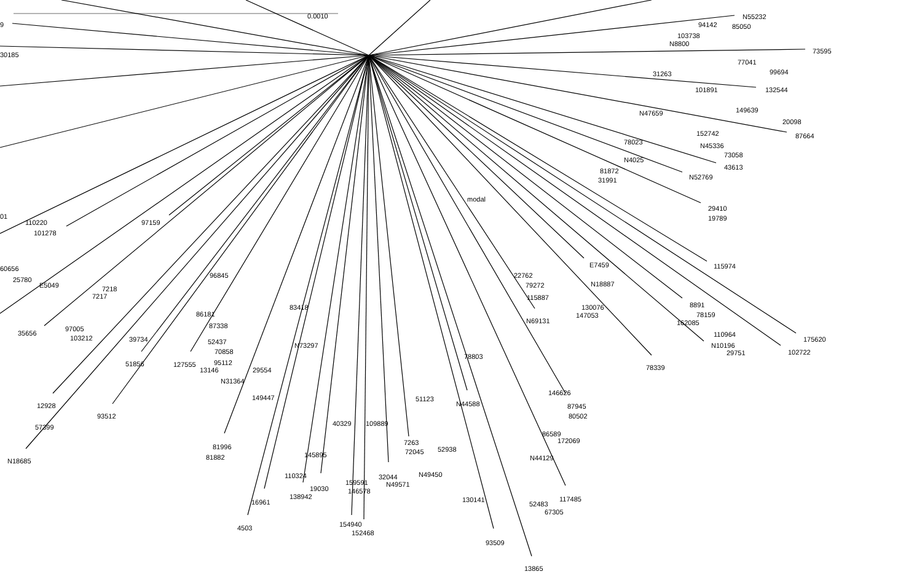0.0010 N55232
94142 85050
9
103738
N8800
73595
30185
77041
99694
31263
101891 132544
149639
N47659
20098
152742 87664
78023 N45336
73058
N4025
43613
81872
N52769
31991
modal
29410
01 19789
110220 97159
101278
E7459 115974
60656
96845 22762
25780
N18887
E5049 79272
7218
7217 115887
8891
83418 130076
86181 147053 78159
N69131 162085
87338
97005
35656 110964
103212 39734 175620
52437 N73297 N10196
70858 102722
29751
78803
95112
51856 127555 78339
13146 29554
N31364
146626
149447 51123
N44588
12928 87945
93512 80502
40329 109889
57399
86589
172069
7263
81996 52938
72045
145895
81882 N44129
N18685
N49450
110324 32044
159591 N49571
19030 146578
138942 117485
130141
16961 52483
67305
154940
4503
152468
93509
13865